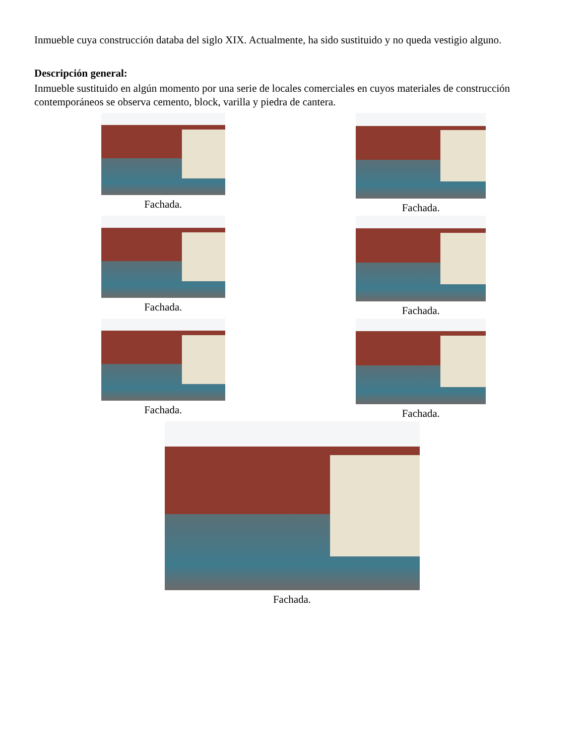Inmueble cuya construcción databa del siglo XIX. Actualmente, ha sido sustituido y no queda vestigio alguno.
Descripción general:
Inmueble sustituido en algún momento por una serie de locales comerciales en cuyos materiales de construcción contemporáneos se observa cemento, block, varilla y piedra de cantera.
Fachada.
Fachada.
Fachada.
Fachada.
Fachada.
Fachada.
Fachada.